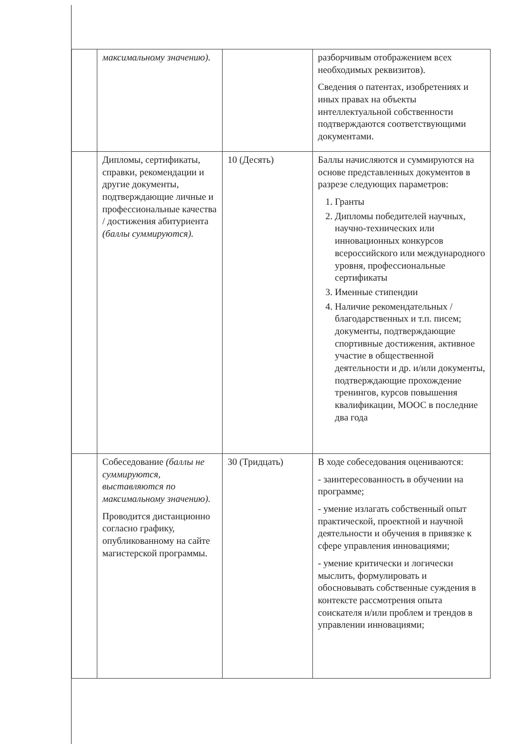| | максимальному значению). | | разборчивым отображением всех необходимых реквизитов). Сведения о патентах, изобретениях и иных правах на объекты интеллектуальной собственности подтверждаются соответствующими документами. |
| | Дипломы, сертификаты, справки, рекомендации и другие документы, подтверждающие личные и профессиональные качества / достижения абитуриента (баллы суммируются). | 10 (Десять) | Баллы начисляются и суммируются на основе представленных документов в разрезе следующих параметров: 1. Гранты 2. Дипломы победителей научных, научно-технических или инновационных конкурсов всероссийского или международного уровня, профессиональные сертификаты 3. Именные стипендии 4. Наличие рекомендательных / благодарственных и т.п. писем; документы, подтверждающие спортивные достижения, активное участие в общественной деятельности и др. и/или документы, подтверждающие прохождение тренингов, курсов повышения квалификации, МООС в последние два года |
| | Собеседование (баллы не суммируются, выставляются по максимальному значению). Проводится дистанционно согласно графику, опубликованному на сайте магистерской программы. | 30 (Тридцать) | В ходе собеседования оцениваются: - заинтересованность в обучении на программе; - умение излагать собственный опыт практической, проектной и научной деятельности и обучения в привязке к сфере управления инновациями; - умение критически и логически мыслить, формулировать и обосновывать собственные суждения в контексте рассмотрения опыта соискателя и/или проблем и трендов в управлении инновациями; |